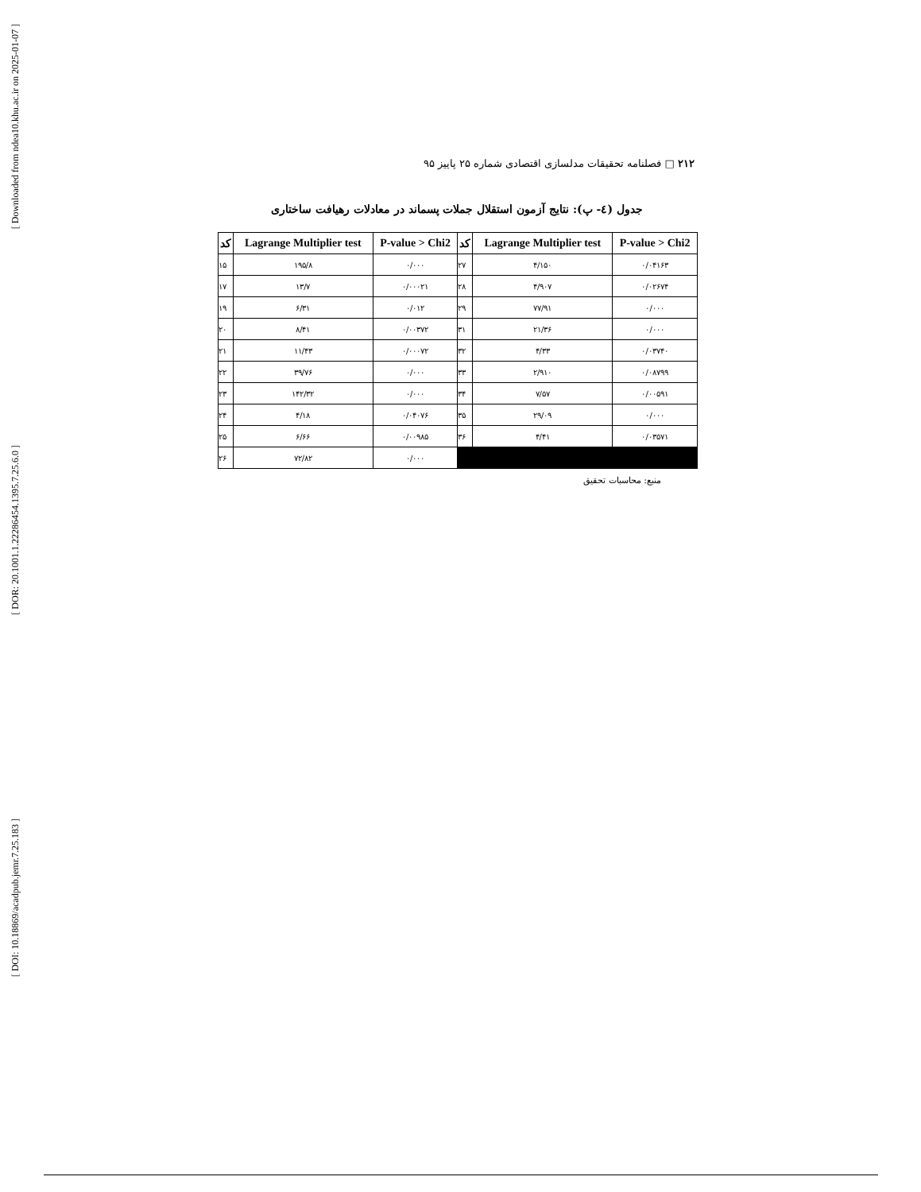[ Downloaded from ndea10.khu.ac.ir on 2025-01-07 ]
[ DOR: 20.1001.1.22286454.1395.7.25.6.0 ]
[ DOI: 10.18869/acadpub.jemr.7.25.183 ]
۲۱۲ □ فصلنامه تحقیقات مدلسازی اقتصادی شماره ۲۵ پاییز ۹۵
جدول (٤- پ): نتایج آزمون استقلال جملات پسماند در معادلات رهیافت ساختاری
| کد | Lagrange Multiplier test | P-value > Chi2 | کد | Lagrange Multiplier test | P-value > Chi2 |
| --- | --- | --- | --- | --- | --- |
| ۱۵ | ۱۹۵/۸ | ۰/۰۰۰ | ۲۷ | ۴/۱۵۰ | ۰/۰۴۱۶۳ |
| ۱۷ | ۱۳/۷ | ۰/۰۰۰۲۱ | ۲۸ | ۴/۹۰۷ | ۰/۰۲۶۷۴ |
| ۱۹ | ۶/۳۱ | ۰/۰۱۲ | ۲۹ | ۷۷/۹۱ | ۰/۰۰۰ |
| ۲۰ | ۸/۴۱ | ۰/۰۰۳۷۲ | ۳۱ | ۲۱/۳۶ | ۰/۰۰۰ |
| ۲۱ | ۱۱/۴۳ | ۰/۰۰۰۷۲ | ۳۲ | ۴/۳۳ | ۰/۰۳۷۴۰ |
| ۲۲ | ۳۹/۷۶ | ۰/۰۰۰ | ۳۳ | ۲/۹۱۰ | ۰/۰۸۷۹۹ |
| ۲۳ | ۱۴۲/۳۲ | ۰/۰۰۰ | ۳۴ | ۷/۵۷ | ۰/۰۰۵۹۱ |
| ۲۴ | ۴/۱۸ | ۰/۰۴۰۷۶ | ۳۵ | ۲۹/۰۹ | ۰/۰۰۰ |
| ۲۵ | ۶/۶۶ | ۰/۰۰۹۸۵ | ۳۶ | ۴/۴۱ | ۰/۰۳۵۷۱ |
| ۲۶ | ۷۲/۸۲ | ۰/۰۰۰ | | | |
منبع: محاسبات تحقیق